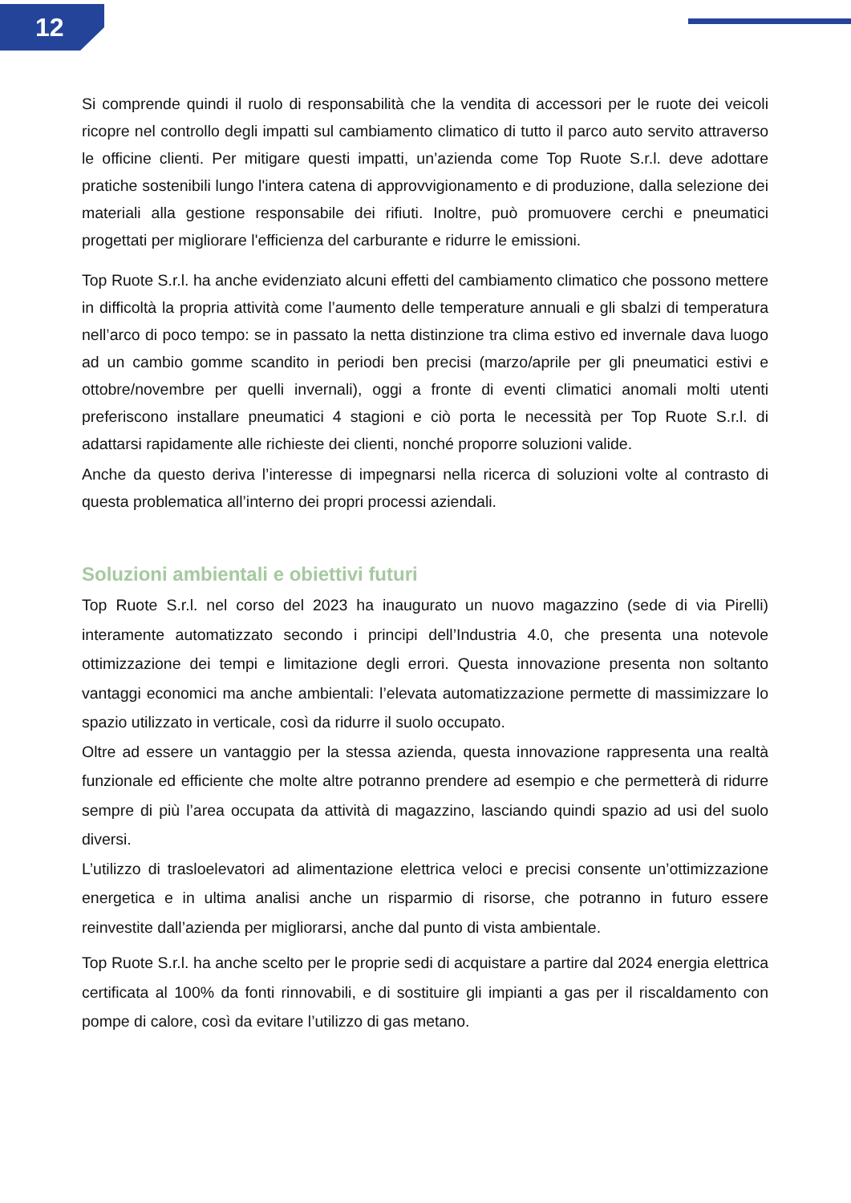12
Si comprende quindi il ruolo di responsabilità che la vendita di accessori per le ruote dei veicoli ricopre nel controllo degli impatti sul cambiamento climatico di tutto il parco auto servito attraverso le officine clienti. Per mitigare questi impatti, un’azienda come Top Ruote S.r.l. deve adottare pratiche sostenibili lungo l'intera catena di approvvigionamento e di produzione, dalla selezione dei materiali alla gestione responsabile dei rifiuti. Inoltre, può promuovere cerchi e pneumatici progettati per migliorare l'efficienza del carburante e ridurre le emissioni.
Top Ruote S.r.l. ha anche evidenziato alcuni effetti del cambiamento climatico che possono mettere in difficoltà la propria attività come l’aumento delle temperature annuali e gli sbalzi di temperatura nell’arco di poco tempo: se in passato la netta distinzione tra clima estivo ed invernale dava luogo ad un cambio gomme scandito in periodi ben precisi (marzo/aprile per gli pneumatici estivi e ottobre/novembre per quelli invernali), oggi a fronte di eventi climatici anomali molti utenti preferiscono installare pneumatici 4 stagioni e ciò porta le necessità per Top Ruote S.r.l. di adattarsi rapidamente alle richieste dei clienti, nonché proporre soluzioni valide.
Anche da questo deriva l’interesse di impegnarsi nella ricerca di soluzioni volte al contrasto di questa problematica all’interno dei propri processi aziendali.
Soluzioni ambientali e obiettivi futuri
Top Ruote S.r.l. nel corso del 2023 ha inaugurato un nuovo magazzino (sede di via Pirelli) interamente automatizzato secondo i principi dell’Industria 4.0, che presenta una notevole ottimizzazione dei tempi e limitazione degli errori. Questa innovazione presenta non soltanto vantaggi economici ma anche ambientali: l’elevata automatizzazione permette di massimizzare lo spazio utilizzato in verticale, così da ridurre il suolo occupato.
Oltre ad essere un vantaggio per la stessa azienda, questa innovazione rappresenta una realtà funzionale ed efficiente che molte altre potranno prendere ad esempio e che permetterà di ridurre sempre di più l’area occupata da attività di magazzino, lasciando quindi spazio ad usi del suolo diversi.
L’utilizzo di trasloelevatori ad alimentazione elettrica veloci e precisi consente un’ottimizzazione energetica e in ultima analisi anche un risparmio di risorse, che potranno in futuro essere reinvestite dall’azienda per migliorarsi, anche dal punto di vista ambientale.
Top Ruote S.r.l. ha anche scelto per le proprie sedi di acquistare a partire dal 2024 energia elettrica certificata al 100% da fonti rinnovabili, e di sostituire gli impianti a gas per il riscaldamento con pompe di calore, così da evitare l’utilizzo di gas metano.